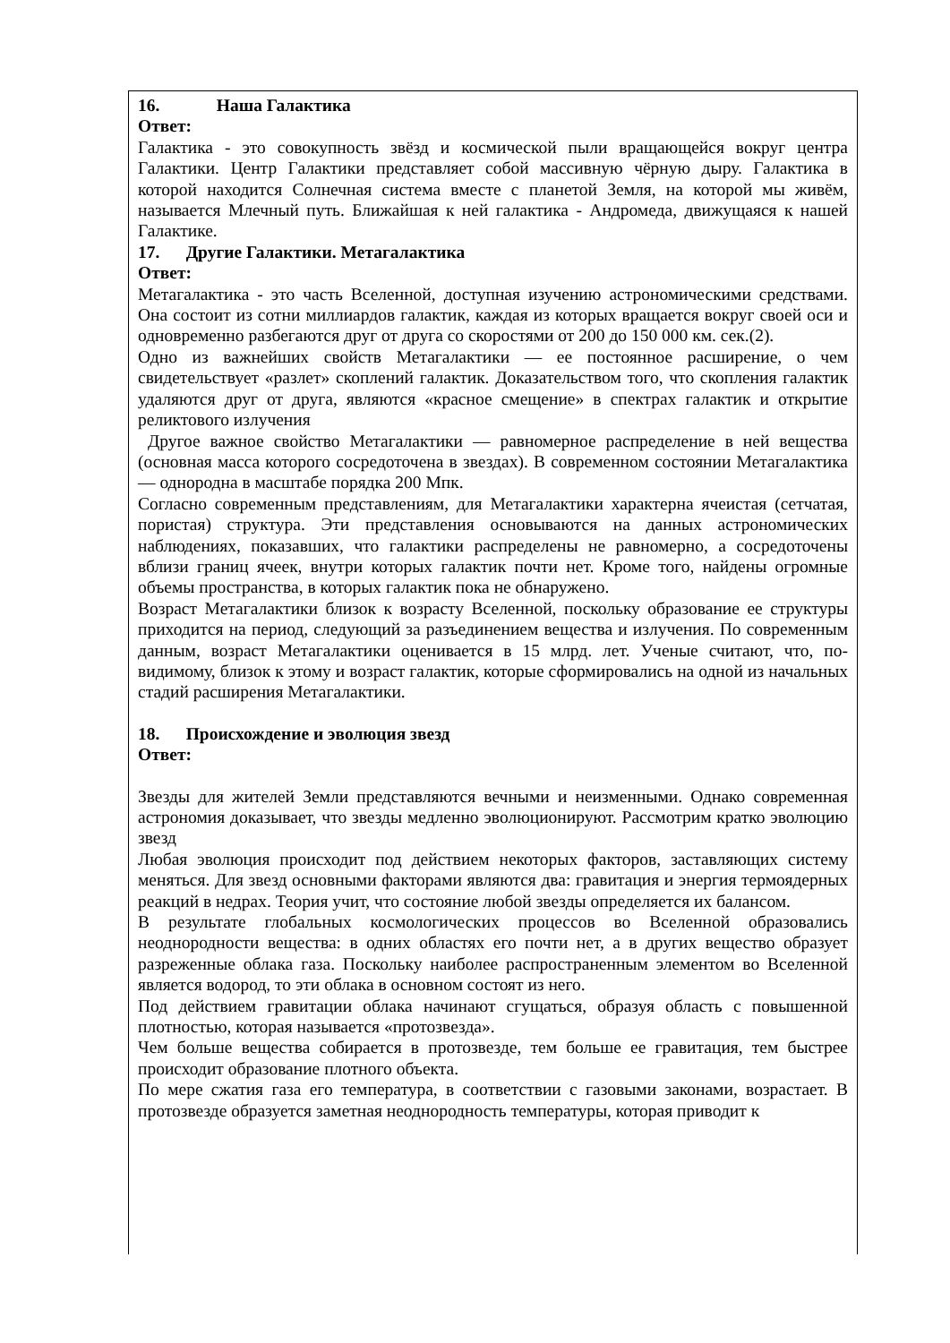16. Наша Галактика
Ответ:
Галактика - это совокупность звёзд и космической пыли вращающейся вокруг центра Галактики. Центр Галактики представляет собой массивную чёрную дыру. Галактика в которой находится Солнечная система вместе с планетой Земля, на которой мы живём, называется Млечный путь. Ближайшая к ней галактика - Андромеда, движущаяся к нашей Галактике.
17. Другие Галактики. Метагалактика
Ответ:
Метагалактика - это часть Вселенной, доступная изучению астрономическими средствами. Она состоит из сотни миллиардов галактик, каждая из которых вращается вокруг своей оси и одновременно разбегаются друг от друга со скоростями от 200 до 150 000 км. сек.(2).
Одно из важнейших свойств Метагалактики — ее постоянное расширение, о чем свидетельствует «разлет» скоплений галактик. Доказательством того, что скопления галактик удаляются друг от друга, являются «красное смещение» в спектрах галактик и открытие реликтового излучения
Другое важное свойство Метагалактики — равномерное распределение в ней вещества (основная масса которого сосредоточена в звездах). В современном состоянии Метагалактика — однородна в масштабе порядка 200 Мпк.
Согласно современным представлениям, для Метагалактики характерна ячеистая (сетчатая, пористая) структура. Эти представления основываются на данных астрономических наблюдениях, показавших, что галактики распределены не равномерно, а сосредоточены вблизи границ ячеек, внутри которых галактик почти нет. Кроме того, найдены огромные объемы пространства, в которых галактик пока не обнаружено.
Возраст Метагалактики близок к возрасту Вселенной, поскольку образование ее структуры приходится на период, следующий за разъединением вещества и излучения. По современным данным, возраст Метагалактики оценивается в 15 млрд. лет. Ученые считают, что, по-видимому, близок к этому и возраст галактик, которые сформировались на одной из начальных стадий расширения Метагалактики.
18. Происхождение и эволюция звезд
Ответ:
Звезды для жителей Земли представляются вечными и неизменными. Однако современная астрономия доказывает, что звезды медленно эволюционируют. Рассмотрим кратко эволюцию звезд
Любая эволюция происходит под действием некоторых факторов, заставляющих систему меняться. Для звезд основными факторами являются два: гравитация и энергия термоядерных реакций в недрах. Теория учит, что состояние любой звезды определяется их балансом.
В результате глобальных космологических процессов во Вселенной образовались неоднородности вещества: в одних областях его почти нет, а в других вещество образует разреженные облака газа. Поскольку наиболее распространенным элементом во Вселенной является водород, то эти облака в основном состоят из него.
Под действием гравитации облака начинают сгущаться, образуя область с повышенной плотностью, которая называется «протозвезда».
Чем больше вещества собирается в протозвезде, тем больше ее гравитация, тем быстрее происходит образование плотного объекта.
По мере сжатия газа его температура, в соответствии с газовыми законами, возрастает. В протозвезде образуется заметная неоднородность температуры, которая приводит к